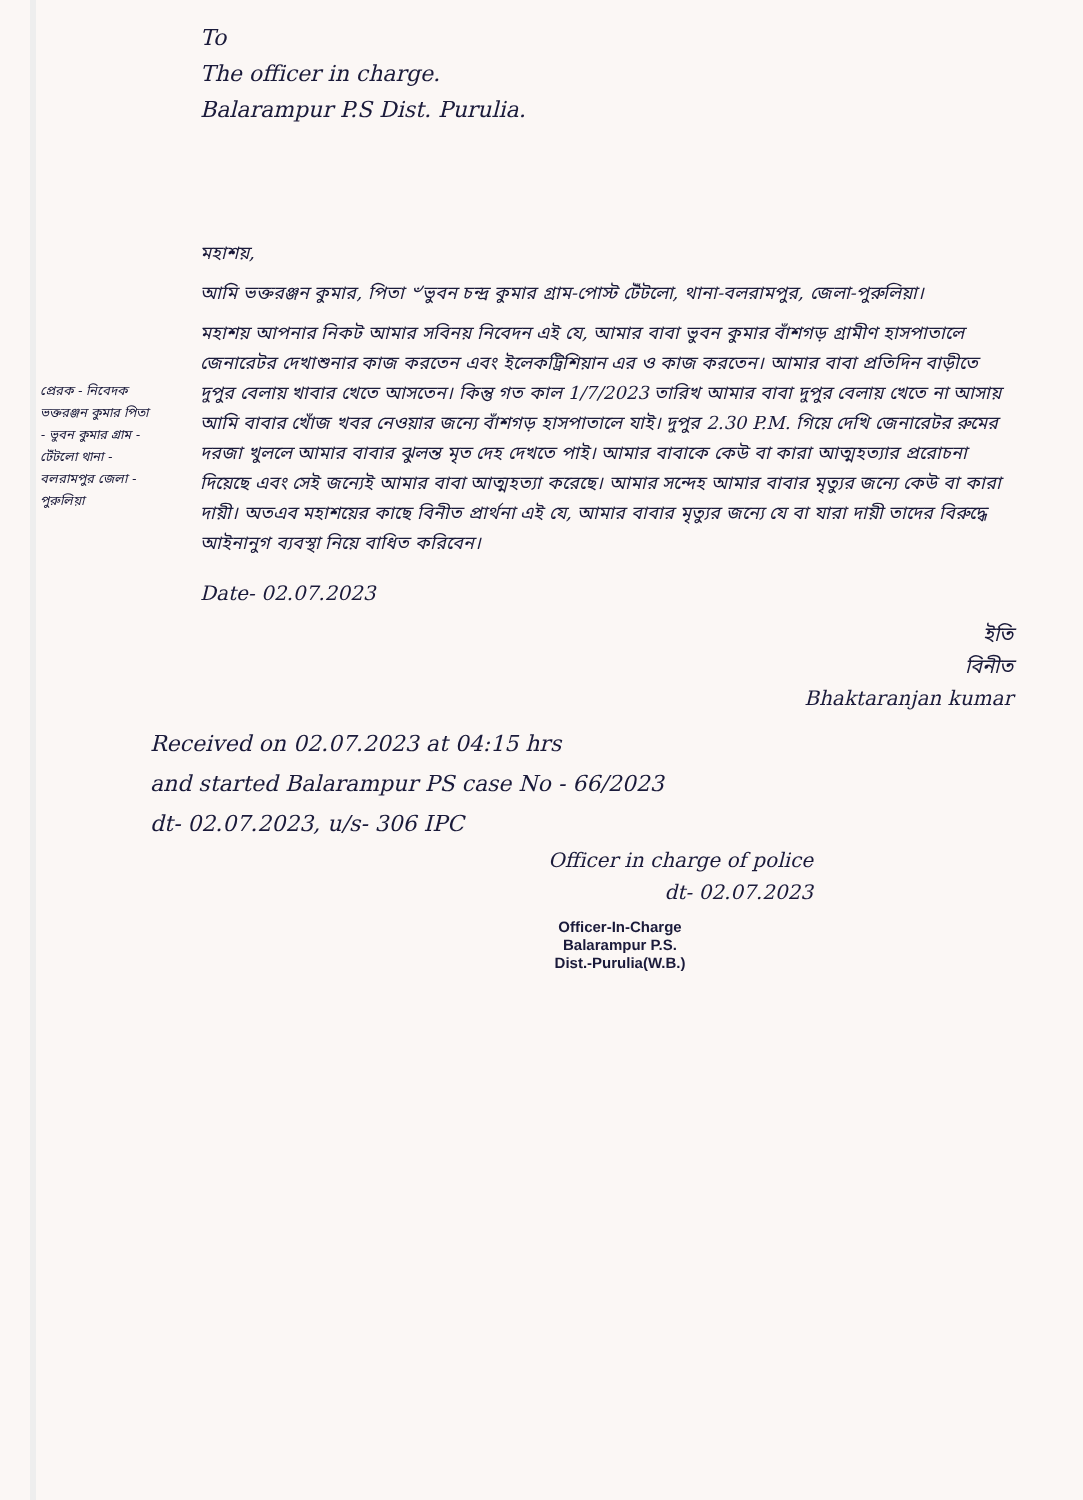প্রেরক - নিবেদক ভক্তরঞ্জন কুমার পিতা - ভুবন কুমার গ্রাম - টেঁটলো থানা - বলরামপুর জেলা - পুরুলিয়া
To
The officer in charge.
Balarampur P.S Dist. Purulia.
মহাশয়,
আমি ভক্তরঞ্জন কুমার, পিতা ৺ভুবন চন্দ্র কুমার গ্রাম-পোস্ট টেঁটলো, থানা-বলরামপুর, জেলা-পুরুলিয়া।
মহাশয় আপনার নিকট আমার সবিনয় নিবেদন এই যে, আমার বাবা ভুবন কুমার বাঁশগড় গ্রামীণ হাসপাতালে জেনারেটর দেখাশুনার কাজ করতেন এবং ইলেকট্রিশিয়ান এর ও কাজ করতেন। আমার বাবা প্রতিদিন বাড়ীতে দুপুর বেলায় খাবার খেতে আসতেন। কিন্তু গত কাল 1/7/2023 তারিখ আমার বাবা দুপুর বেলায় খেতে না আসায় আমি বাবার খোঁজ খবর নেওয়ার জন্যে বাঁশগড় হাসপাতালে যাই। দুপুর 2.30 P.M. গিয়ে দেখি জেনারেটর রুমের দরজা খুললে আমার বাবার ঝুলন্ত মৃত দেহ দেখতে পাই। আমার বাবাকে কেউ বা কারা আত্মহত্যার প্ররোচনা দিয়েছে এবং সেই জন্যেই আমার বাবা আত্মহত্যা করেছে। আমার সন্দেহ আমার বাবার মৃত্যুর জন্যে কেউ বা কারা দায়ী। অতএব মহাশয়ের কাছে বিনীত প্রার্থনা এই যে, আমার বাবার মৃত্যুর জন্যে যে বা যারা দায়ী তাদের বিরুদ্ধে আইনানুগ ব্যবস্থা নিয়ে বাধিত করিবেন।
Date- 02.07.2023
ইতি
বিনীত
Bhaktaranjan kumar
Received on 02.07.2023 at 04:15 hrs
and started Balarampur PS case No - 66/2023
dt- 02.07.2023, u/s- 306 IPC
Officer in charge of police
dt- 02.07.2023
Officer-In-Charge
Balarampur P.S.
Dist.-Purulia(W.B.)